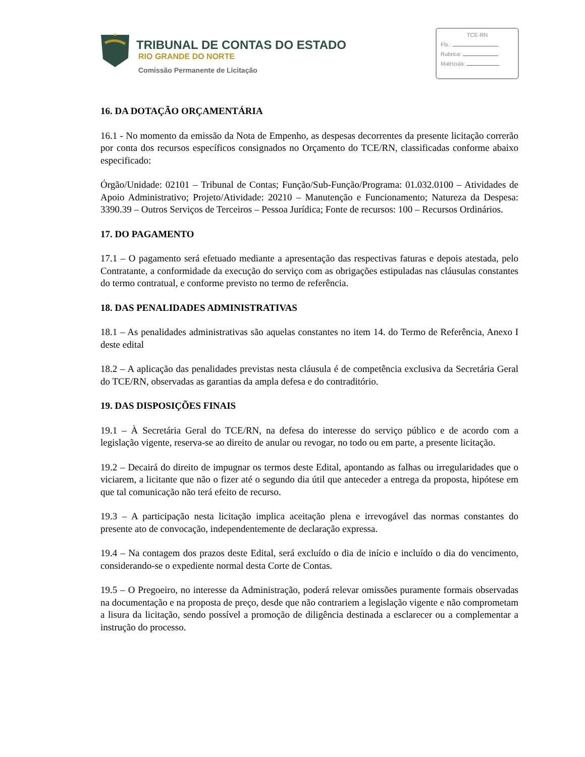TRIBUNAL DE CONTAS DO ESTADO
RIO GRANDE DO NORTE
Comissão Permanente de Licitação
TCE-RN
Fls.:
Rubrica:
Matrícula:
16. DA DOTAÇÃO ORÇAMENTÁRIA
16.1 - No momento da emissão da Nota de Empenho, as despesas decorrentes da presente licitação correrão por conta dos recursos específicos consignados no Orçamento do TCE/RN, classificadas conforme abaixo especificado:
Órgão/Unidade: 02101 – Tribunal de Contas; Função/Sub-Função/Programa: 01.032.0100 – Atividades de Apoio Administrativo; Projeto/Atividade: 20210 – Manutenção e Funcionamento; Natureza da Despesa: 3390.39 – Outros Serviços de Terceiros – Pessoa Jurídica; Fonte de recursos: 100 – Recursos Ordinários.
17. DO PAGAMENTO
17.1 – O pagamento será efetuado mediante a apresentação das respectivas faturas e depois atestada, pelo Contratante, a conformidade da execução do serviço com as obrigações estipuladas nas cláusulas constantes do termo contratual, e conforme previsto no termo de referência.
18. DAS PENALIDADES ADMINISTRATIVAS
18.1 – As penalidades administrativas são aquelas constantes no item 14. do Termo de Referência, Anexo I deste edital
18.2 – A aplicação das penalidades previstas nesta cláusula é de competência exclusiva da Secretária Geral do TCE/RN, observadas as garantias da ampla defesa e do contraditório.
19. DAS DISPOSIÇÕES FINAIS
19.1 – À Secretária Geral do TCE/RN, na defesa do interesse do serviço público e de acordo com a legislação vigente, reserva-se ao direito de anular ou revogar, no todo ou em parte, a presente licitação.
19.2 – Decairá do direito de impugnar os termos deste Edital, apontando as falhas ou irregularidades que o viciarem, a licitante que não o fizer até o segundo dia útil que anteceder a entrega da proposta, hipótese em que tal comunicação não terá efeito de recurso.
19.3 – A participação nesta licitação implica aceitação plena e irrevogável das normas constantes do presente ato de convocação, independentemente de declaração expressa.
19.4 – Na contagem dos prazos deste Edital, será excluído o dia de início e incluído o dia do vencimento, considerando-se o expediente normal desta Corte de Contas.
19.5 – O Pregoeiro, no interesse da Administração, poderá relevar omissões puramente formais observadas na documentação e na proposta de preço, desde que não contrariem a legislação vigente e não comprometam a lisura da licitação, sendo possível a promoção de diligência destinada a esclarecer ou a complementar a instrução do processo.